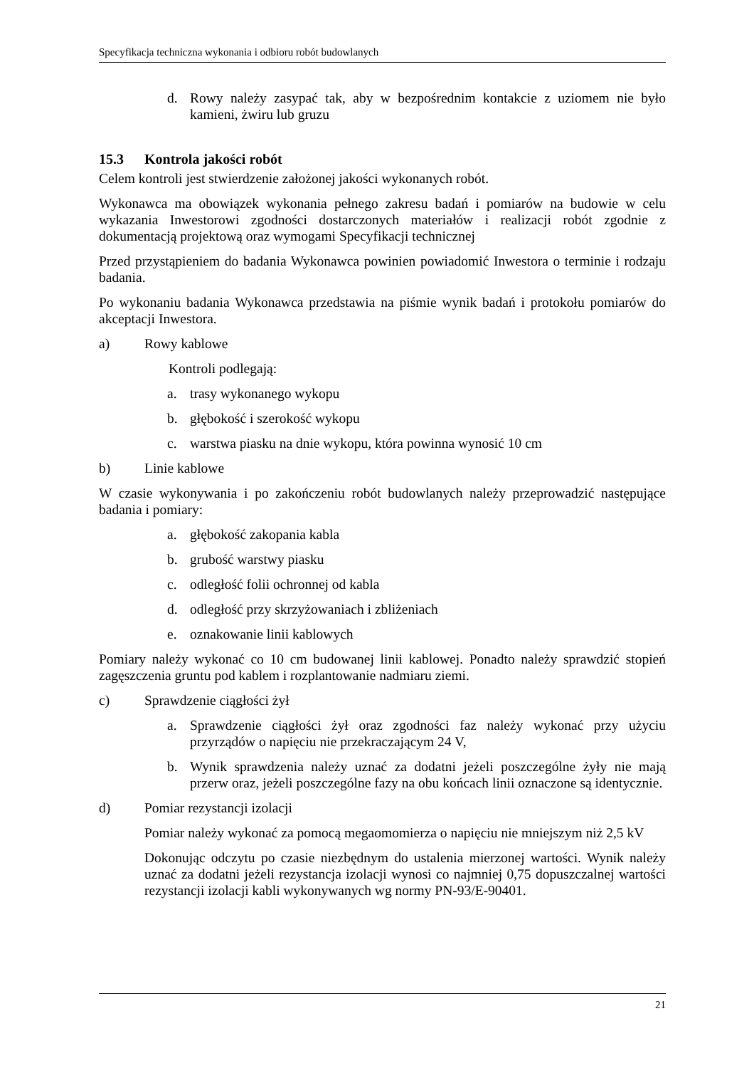Specyfikacja techniczna wykonania i odbioru robót budowlanych
d. Rowy należy zasypać tak, aby w bezpośrednim kontakcie z uziomem nie było kamieni, żwiru lub gruzu
15.3 Kontrola jakości robót
Celem kontroli jest stwierdzenie założonej jakości wykonanych robót.
Wykonawca ma obowiązek wykonania pełnego zakresu badań i pomiarów na budowie w celu wykazania Inwestorowi zgodności dostarczonych materiałów i realizacji robót zgodnie z dokumentacją projektową oraz wymogami Specyfikacji technicznej
Przed przystąpieniem do badania Wykonawca powinien powiadomić Inwestora o terminie i rodzaju badania.
Po wykonaniu badania Wykonawca przedstawia na piśmie wynik badań i protokołu pomiarów do akceptacji Inwestora.
a) Rowy kablowe
Kontroli podlegają:
a. trasy wykonanego wykopu
b. głębokość i szerokość wykopu
c. warstwa piasku na dnie wykopu, która powinna wynosić 10 cm
b) Linie kablowe
W czasie wykonywania i po zakończeniu robót budowlanych należy przeprowadzić następujące badania i pomiary:
a. głębokość zakopania kabla
b. grubość warstwy piasku
c. odległość folii ochronnej od kabla
d. odległość przy skrzyżowaniach i zbliżeniach
e. oznakowanie linii kablowych
Pomiary należy wykonać co 10 cm budowanej linii kablowej. Ponadto należy sprawdzić stopień zagęszczenia gruntu pod kablem i rozplantowanie nadmiaru ziemi.
c) Sprawdzenie ciągłości żył
a. Sprawdzenie ciągłości żył oraz zgodności faz należy wykonać przy użyciu przyrządów o napięciu nie przekraczającym 24 V,
b. Wynik sprawdzenia należy uznać za dodatni jeżeli poszczególne żyły nie mają przerw oraz, jeżeli poszczególne fazy na obu końcach linii oznaczone są identycznie.
d) Pomiar rezystancji izolacji
Pomiar należy wykonać za pomocą megaomomierza o napięciu nie mniejszym niż 2,5 kV
Dokonując odczytu po czasie niezbędnym do ustalenia mierzonej wartości. Wynik należy uznać za dodatni jeżeli rezystancja izolacji wynosi co najmniej 0,75 dopuszczalnej wartości rezystancji izolacji kabli wykonywanych wg normy PN-93/E-90401.
21